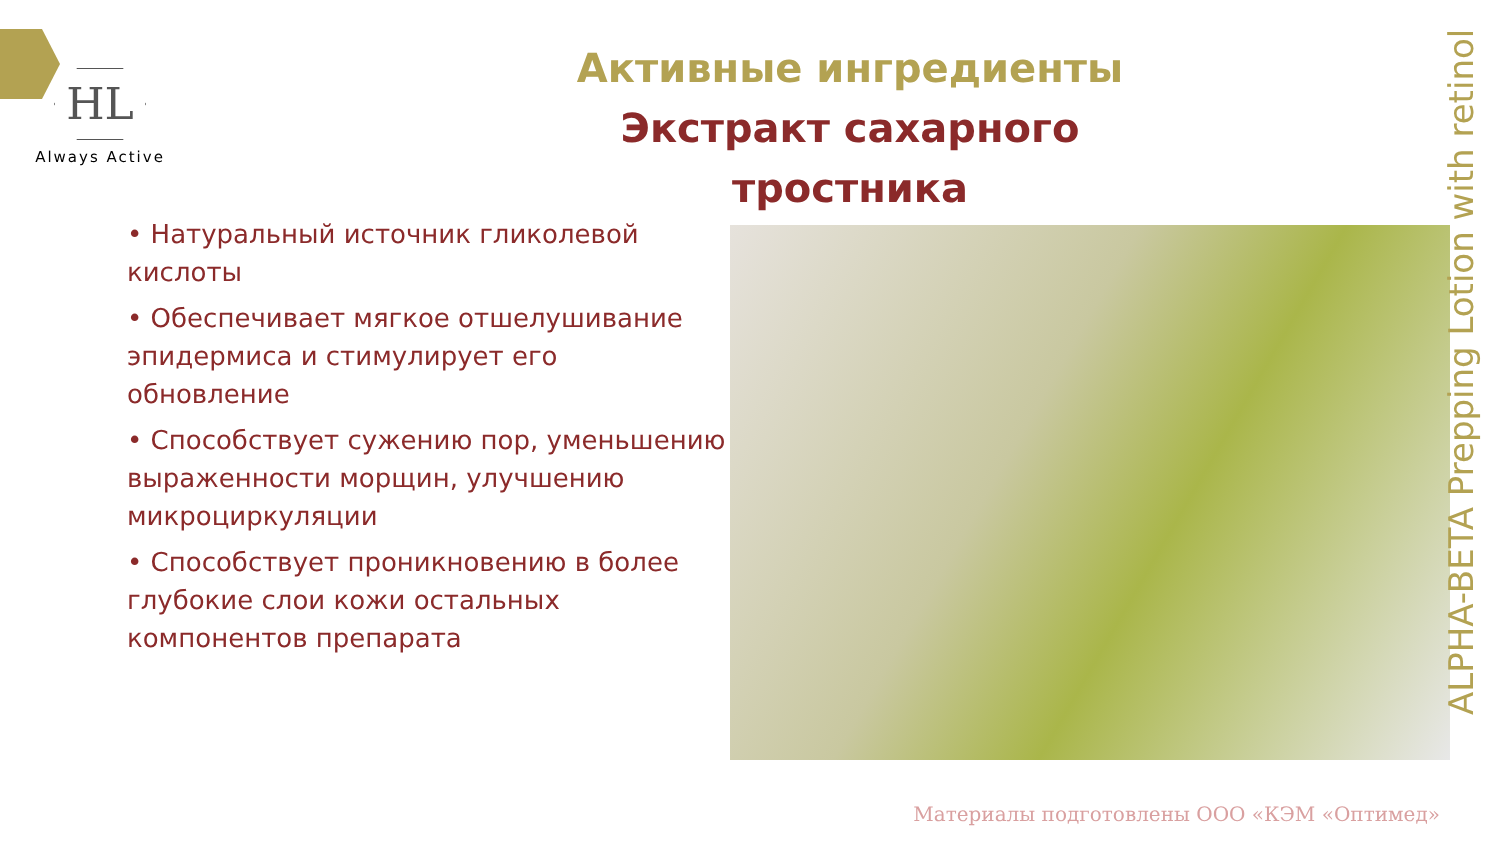HL
Always Active
Активные ингредиенты
Экстракт сахарного тростника
• Натуральный источник гликолевой кислоты
• Обеспечивает мягкое отшелушивание эпидермиса и стимулирует его обновление
• Способствует сужению пор, уменьшению выраженности морщин, улучшению микроциркуляции
• Способствует проникновению в более глубокие слои кожи остальных компонентов препарата
ALPHA-BETA Prepping Lotion with retinol
Материалы подготовлены ООО «КЭМ «Оптимед»